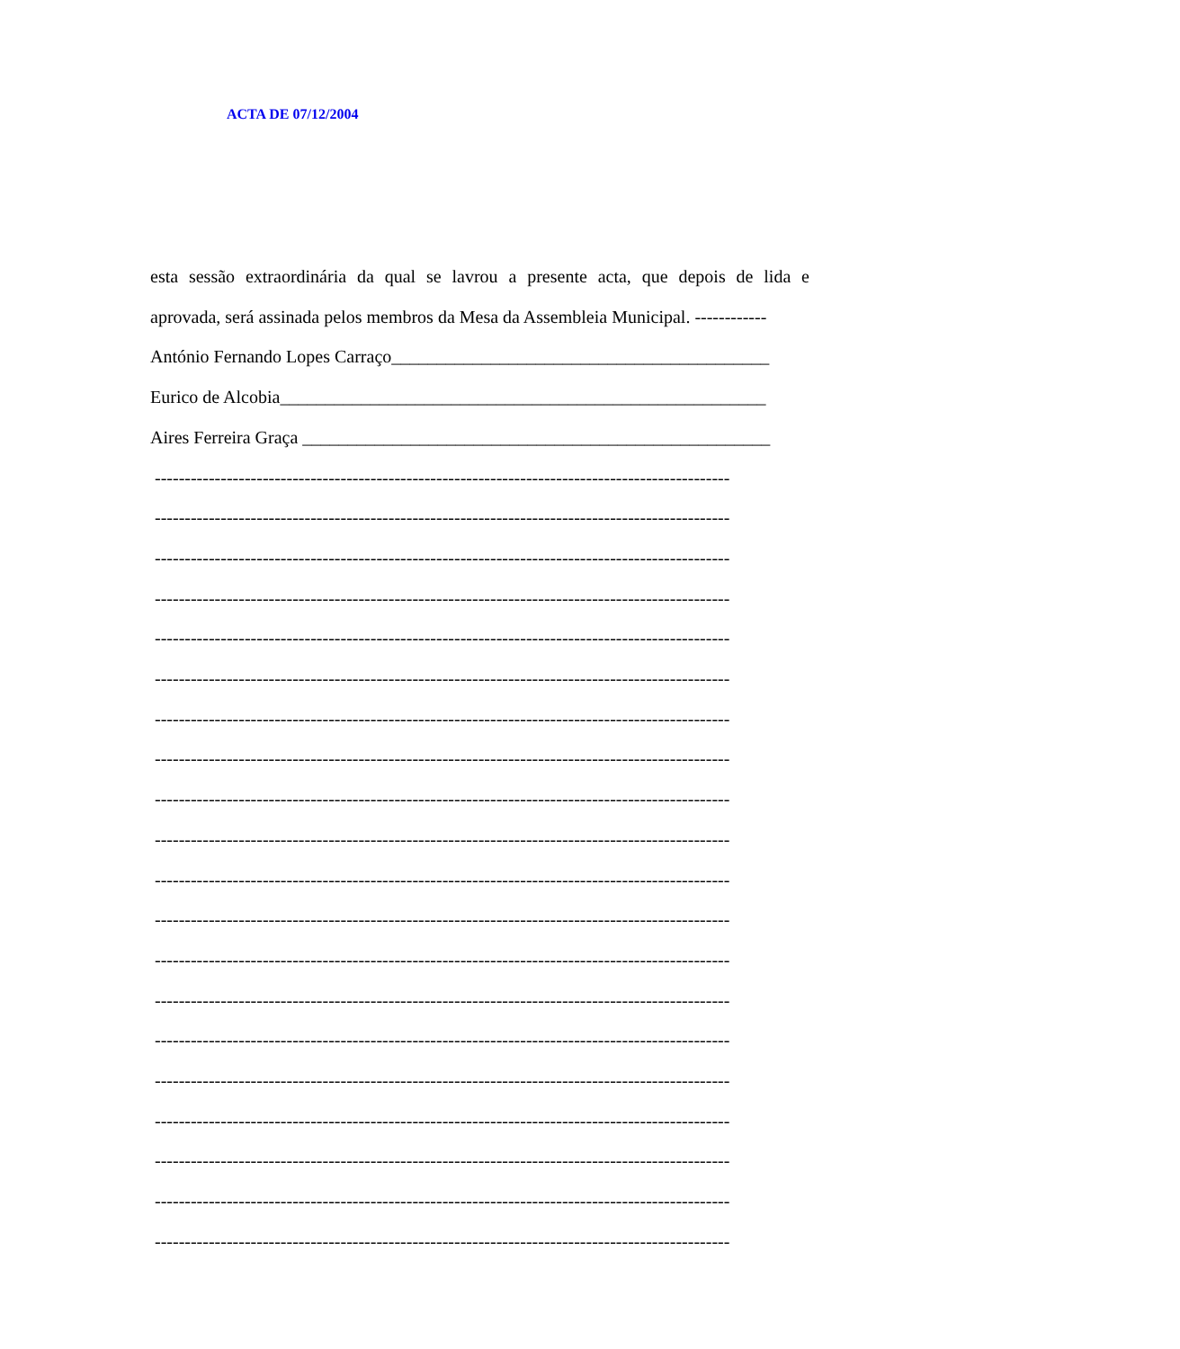ACTA DE 07/12/2004
esta sessão extraordinária da qual se lavrou a presente acta, que depois de lida e
aprovada, será assinada pelos membros da Mesa da Assembleia Municipal. ------------
António Fernando Lopes Carraço__________________________________________
Eurico de Alcobia______________________________________________________
Aires Ferreira Graça ____________________________________________________
------------------------------------------------------------------------------------------------
------------------------------------------------------------------------------------------------
------------------------------------------------------------------------------------------------
------------------------------------------------------------------------------------------------
------------------------------------------------------------------------------------------------
------------------------------------------------------------------------------------------------
------------------------------------------------------------------------------------------------
------------------------------------------------------------------------------------------------
------------------------------------------------------------------------------------------------
------------------------------------------------------------------------------------------------
------------------------------------------------------------------------------------------------
------------------------------------------------------------------------------------------------
------------------------------------------------------------------------------------------------
------------------------------------------------------------------------------------------------
------------------------------------------------------------------------------------------------
------------------------------------------------------------------------------------------------
------------------------------------------------------------------------------------------------
------------------------------------------------------------------------------------------------
------------------------------------------------------------------------------------------------
------------------------------------------------------------------------------------------------